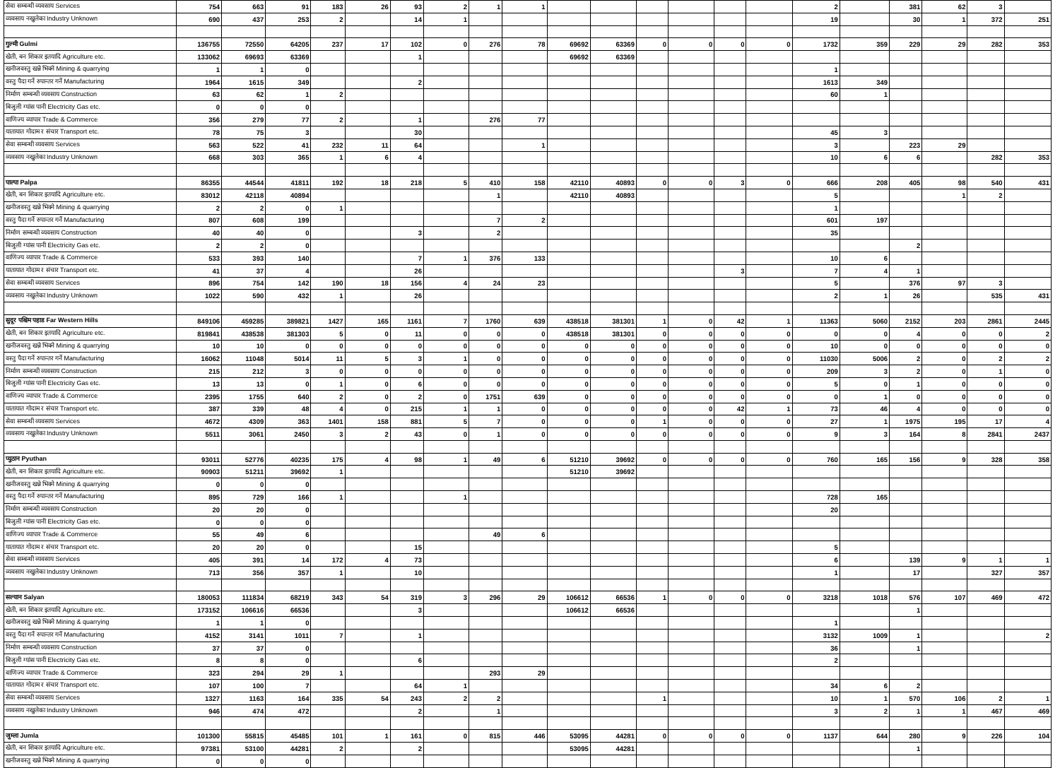| सेवा सम्बन्धी व्यवसाय Services | 754 | 663 | 91 | 183 | 26 | 93 | 2 | 1 | 1 | | | | | | | 2 | | 381 | 62 | 3 | |
| व्यवसाय नखुलेका Industry Unknown | 690 | 437 | 253 | 2 | | 14 | 1 | | | | | | | | | 19 | | 30 | 1 | 372 | 251 |
| गुल्मी Gulmi | 136755 | 72550 | 64205 | 237 | 17 | 102 | 0 | 276 | 78 | 69692 | 63369 | 0 | 0 | 0 | 0 | 1732 | 359 | 229 | 29 | 282 | 353 |
| खेती, बन शिकार इतयादि Agriculture etc. | 133062 | 69693 | 63369 | | | 1 | | | | 69692 | 63369 | | | | | | | | | | |
| खनीजवस्तु खन्ने भिक्ने Mining & quarrying | 1 | 1 | 0 | | | | | | | | | | | | | 1 | | | | | |
| वस्तु पैदा गर्ने रुपान्तर गर्ने Manufacturing | 1964 | 1615 | 349 | | | 2 | | | | | | | | | | 1613 | 349 | | | | |
| निर्माण सम्बन्धी व्यवसाय Construction | 63 | 62 | 1 | 2 | | | | | | | | | | | | 60 | 1 | | | | |
| बिजुली ग्यांस पानी Electricity Gas etc. | 0 | 0 | 0 | | | | | | | | | | | | | | | | | | |
| वाणिज्य व्यापार Trade & Commerce | 356 | 279 | 77 | 2 | | 1 | | 276 | 77 | | | | | | | | | | | | |
| यातायात गोदाम र संचार Transport etc. | 78 | 75 | 3 | | | 30 | | | | | | | | | | 45 | 3 | | | | |
| सेवा सम्बन्धी व्यवसाय Services | 563 | 522 | 41 | 232 | 11 | 64 | | | 1 | | | | | | | 3 | | 223 | 29 | | |
| व्यवसाय नखुलेका Industry Unknown | 668 | 303 | 365 | 1 | 6 | 4 | | | | | | | | | | 10 | 6 | 6 | | 282 | 353 |
| पाल्पा Palpa | 86355 | 44544 | 41811 | 192 | 18 | 218 | 5 | 410 | 158 | 42110 | 40893 | 0 | 0 | 3 | 0 | 666 | 208 | 405 | 98 | 540 | 431 |
| खेती, बन शिकार इतयादि Agriculture etc. | 83012 | 42118 | 40894 | | | | | 1 | | 42110 | 40893 | | | | | 5 | | | 1 | 2 | |
| खनीजवस्तु खन्ने भिक्ने Mining & quarrying | 2 | 2 | 0 | 1 | | | | | | | | | | | | 1 | | | | | |
| वस्तु पैदा गर्ने रुपान्तर गर्ने Manufacturing | 807 | 608 | 199 | | | | | 7 | 2 | | | | | | | 601 | 197 | | | | |
| निर्माण सम्बन्धी व्यवसाय Construction | 40 | 40 | 0 | | | 3 | | 2 | | | | | | | | 35 | | | | | |
| बिजुली ग्यांस पानी Electricity Gas etc. | 2 | 2 | 0 | | | | | | | | | | | | | | | 2 | | | |
| वाणिज्य व्यापार Trade & Commerce | 533 | 393 | 140 | | | 7 | 1 | 376 | 133 | | | | | | | 10 | 6 | | | | |
| यातायात गोदाम र संचार Transport etc. | 41 | 37 | 4 | | | 26 | | | | | | | | 3 | | 7 | 4 | 1 | | | |
| सेवा सम्बन्धी व्यवसाय Services | 896 | 754 | 142 | 190 | 18 | 156 | 4 | 24 | 23 | | | | | | | 5 | | 376 | 97 | 3 | |
| व्यवसाय नखुलेका Industry Unknown | 1022 | 590 | 432 | 1 | | 26 | | | | | | | | | | 2 | 1 | 26 | | 535 | 431 |
| सुदूर पश्चिम पहाड Far Western Hills | 849106 | 459285 | 389821 | 1427 | 165 | 1161 | 7 | 1760 | 639 | 438518 | 381301 | 1 | 0 | 42 | 1 | 11363 | 5060 | 2152 | 203 | 2861 | 2445 |
| खेती, बन शिकार इतयादि Agriculture etc. | 819841 | 438538 | 381303 | 5 | 0 | 11 | 0 | 0 | 0 | 438518 | 381301 | 0 | 0 | 0 | 0 | 0 | 0 | 4 | 0 | 0 | 2 |
| खनीजवस्तु खन्ने भिक्ने Mining & quarrying | 10 | 10 | 0 | 0 | 0 | 0 | 0 | 0 | 0 | 0 | 0 | 0 | 0 | 0 | 0 | 10 | 0 | 0 | 0 | 0 | 0 |
| वस्तु पैदा गर्ने रुपान्तर गर्ने Manufacturing | 16062 | 11048 | 5014 | 11 | 5 | 3 | 1 | 0 | 0 | 0 | 0 | 0 | 0 | 0 | 0 | 11030 | 5006 | 2 | 0 | 2 | 2 |
| निर्माण सम्बन्धी व्यवसाय Construction | 215 | 212 | 3 | 0 | 0 | 0 | 0 | 0 | 0 | 0 | 0 | 0 | 0 | 0 | 0 | 209 | 3 | 2 | 0 | 1 | 0 |
| बिजुली ग्यांस पानी Electricity Gas etc. | 13 | 13 | 0 | 1 | 0 | 6 | 0 | 0 | 0 | 0 | 0 | 0 | 0 | 0 | 0 | 5 | 0 | 1 | 0 | 0 | 0 |
| वाणिज्य व्यापार Trade & Commerce | 2395 | 1755 | 640 | 2 | 0 | 2 | 0 | 1751 | 639 | 0 | 0 | 0 | 0 | 0 | 0 | 0 | 1 | 0 | 0 | 0 | 0 |
| यातायात गोदाम र संचार Transport etc. | 387 | 339 | 48 | 4 | 0 | 215 | 1 | 1 | 0 | 0 | 0 | 0 | 0 | 42 | 1 | 73 | 46 | 4 | 0 | 0 | 0 |
| सेवा सम्बन्धी व्यवसाय Services | 4672 | 4309 | 363 | 1401 | 158 | 881 | 5 | 7 | 0 | 0 | 0 | 1 | 0 | 0 | 0 | 27 | 1 | 1975 | 195 | 17 | 4 |
| व्यवसाय नखुलेका Industry Unknown | 5511 | 3061 | 2450 | 3 | 2 | 43 | 0 | 1 | 0 | 0 | 0 | 0 | 0 | 0 | 0 | 9 | 3 | 164 | 8 | 2841 | 2437 |
| प्युठान Pyuthan | 93011 | 52776 | 40235 | 175 | 4 | 98 | 1 | 49 | 6 | 51210 | 39692 | 0 | 0 | 0 | 0 | 760 | 165 | 156 | 9 | 328 | 358 |
| खेती, बन शिकार इतयादि Agriculture etc. | 90903 | 51211 | 39692 | 1 | | | | | | 51210 | 39692 | | | | | | | | | | |
| खनीजवस्तु खन्ने भिक्ने Mining & quarrying | 0 | 0 | 0 | | | | | | | | | | | | | | | | | | |
| वस्तु पैदा गर्ने रुपान्तर गर्ने Manufacturing | 895 | 729 | 166 | 1 | | | 1 | | | | | | | | | 728 | 165 | | | | |
| निर्माण सम्बन्धी व्यवसाय Construction | 20 | 20 | 0 | | | | | | | | | | | | | 20 | | | | | |
| बिजुली ग्यांस पानी Electricity Gas etc. | 0 | 0 | 0 | | | | | | | | | | | | | | | | | | |
| वाणिज्य व्यापार Trade & Commerce | 55 | 49 | 6 | | | | | 49 | 6 | | | | | | | | | | | | |
| यातायात गोदाम र संचार Transport etc. | 20 | 20 | 0 | | | 15 | | | | | | | | | | 5 | | | | | |
| सेवा सम्बन्धी व्यवसाय Services | 405 | 391 | 14 | 172 | 4 | 73 | | | | | | | | | | 6 | | 139 | 9 | 1 | 1 |
| व्यवसाय नखुलेका Industry Unknown | 713 | 356 | 357 | 1 | | 10 | | | | | | | | | | 1 | | 17 | | 327 | 357 |
| सल्यान Salyan | 180053 | 111834 | 68219 | 343 | 54 | 319 | 3 | 296 | 29 | 106612 | 66536 | 1 | 0 | 0 | 0 | 3218 | 1018 | 576 | 107 | 469 | 472 |
| खेती, बन शिकार इतयादि Agriculture etc. | 173152 | 106616 | 66536 | | | 3 | | | | 106612 | 66536 | | | | | | | 1 | | | |
| खनीजवस्तु खन्ने भिक्ने Mining & quarrying | 1 | 1 | 0 | | | | | | | | | | | | | 1 | | | | | |
| वस्तु पैदा गर्ने रुपान्तर गर्ने Manufacturing | 4152 | 3141 | 1011 | 7 | | 1 | | | | | | | | | | 3132 | 1009 | 1 | | | 2 |
| निर्माण सम्बन्धी व्यवसाय Construction | 37 | 37 | 0 | | | | | | | | | | | | | 36 | | 1 | | | |
| बिजुली ग्यांस पानी Electricity Gas etc. | 8 | 8 | 0 | | | 6 | | | | | | | | | | 2 | | | | | |
| वाणिज्य व्यापार Trade & Commerce | 323 | 294 | 29 | 1 | | | | 293 | 29 | | | | | | | | | | | | |
| यातायात गोदाम र संचार Transport etc. | 107 | 100 | 7 | | | 64 | 1 | | | | | | | | | 34 | 6 | 2 | | | |
| सेवा सम्बन्धी व्यवसाय Services | 1327 | 1163 | 164 | 335 | 54 | 243 | 2 | 2 | | | | 1 | | | | 10 | 1 | 570 | 106 | 2 | 1 |
| व्यवसाय नखुलेका Industry Unknown | 946 | 474 | 472 | | | 2 | | 1 | | | | | | | | 3 | 2 | 1 | 1 | 467 | 469 |
| जुम्ला Jumla | 101300 | 55815 | 45485 | 101 | 1 | 161 | 0 | 815 | 446 | 53095 | 44281 | 0 | 0 | 0 | 0 | 1137 | 644 | 280 | 9 | 226 | 104 |
| खेती, बन शिकार इतयादि Agriculture etc. | 97381 | 53100 | 44281 | 2 | | 2 | | | | 53095 | 44281 | | | | | | | 1 | | | |
| खनीजवस्तु खन्ने भिक्ने Mining & quarrying | 0 | 0 | 0 | | | | | | | | | | | | | | | | | | |